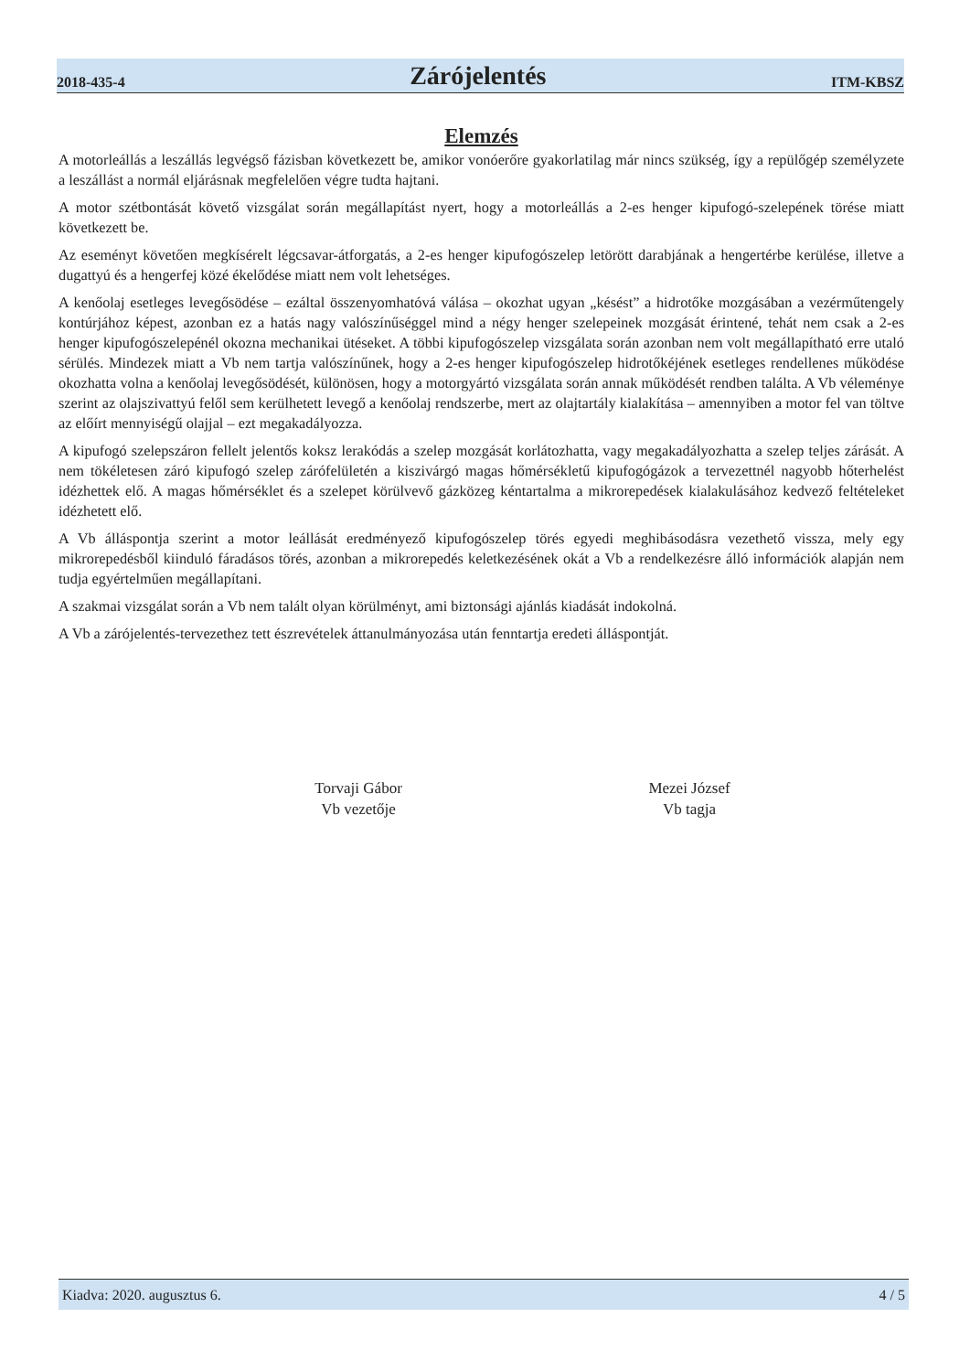2018-435-4 Zárójelentés ITM-KBSZ
Elemzés
A motorleállás a leszállás legvégső fázisban következett be, amikor vonóerőre gyakorlatilag már nincs szükség, így a repülőgép személyzete a leszállást a normál eljárásnak megfelelően végre tudta hajtani.
A motor szétbontását követő vizsgálat során megállapítást nyert, hogy a motorleállás a 2-es henger kipufogó-szelepének törése miatt következett be.
Az eseményt követően megkísérelt légcsavar-átforgatás, a 2-es henger kipufogószelep letörött darabjának a hengertérbe kerülése, illetve a dugattyú és a hengerfej közé ékelődése miatt nem volt lehetséges.
A kenőolaj esetleges levegősödése – ezáltal összenyomhatóvá válása – okozhat ugyan „késést” a hidrotőke mozgásában a vezérműtengely kontúrjához képest, azonban ez a hatás nagy valószínűséggel mind a négy henger szelepeinek mozgását érintené, tehát nem csak a 2-es henger kipufogószelepénél okozna mechanikai ütéseket. A többi kipufogószelep vizsgálata során azonban nem volt megállapítható erre utaló sérülés. Mindezek miatt a Vb nem tartja valószínűnek, hogy a 2-es henger kipufogószelep hidrotőkéjének esetleges rendellenes működése okozhatta volna a kenőolaj levegősödését, különösen, hogy a motorgyártó vizsgálata során annak működését rendben találta. A Vb véleménye szerint az olajszivattyú felől sem kerülhetett levegő a kenőolaj rendszerbe, mert az olajtartály kialakítása – amennyiben a motor fel van töltve az előírt mennyiségű olajjal – ezt megakadályozza.
A kipufogó szelepszáron fellelt jelentős koksz lerakódás a szelep mozgását korlátozhatta, vagy megakadályozhatta a szelep teljes zárását. A nem tökéletesen záró kipufogó szelep zárófelületén a kiszivárgó magas hőmérsékletű kipufogógázok a tervezettnél nagyobb hőterhelést idézhettek elő. A magas hőmérséklet és a szelepet körülvevő gázközeg kéntartalma a mikrorepedések kialakulásához kedvező feltételeket idézhetett elő.
A Vb álláspontja szerint a motor leállását eredményező kipufogószelep törés egyedi meghibásodásra vezethető vissza, mely egy mikrorepedésből kiinduló fáradásos törés, azonban a mikrorepedés keletkezésének okát a Vb a rendelkezésre álló információk alapján nem tudja egyértelműen megállapítani.
A szakmai vizsgálat során a Vb nem talált olyan körülményt, ami biztonsági ajánlás kiadását indokolná.
A Vb a zárójelentés-tervezethez tett észrevételek áttanulmányozása után fenntartja eredeti álláspontját.
Torvaji Gábor
Vb vezetője
Mezei József
Vb tagja
Kiadva: 2020. augusztus 6. 4 / 5